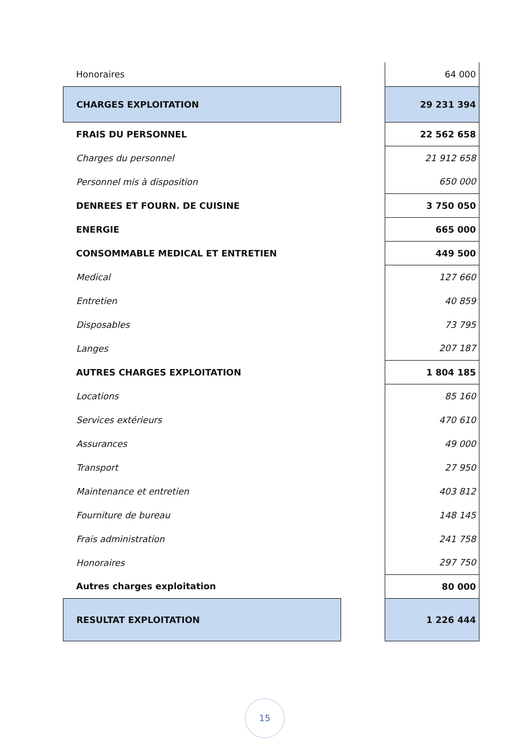| Honoraires | | 64 000 |
| CHARGES EXPLOITATION | | 29 231 394 |
| FRAIS DU PERSONNEL | | 22 562 658 |
| Charges du personnel | | 21 912 658 |
| Personnel mis à disposition | | 650 000 |
| DENREES ET FOURN. DE CUISINE | | 3 750 050 |
| ENERGIE | | 665 000 |
| CONSOMMABLE MEDICAL ET ENTRETIEN | | 449 500 |
| Medical | | 127 660 |
| Entretien | | 40 859 |
| Disposables | | 73 795 |
| Langes | | 207 187 |
| AUTRES CHARGES EXPLOITATION | | 1 804 185 |
| Locations | | 85 160 |
| Services extérieurs | | 470 610 |
| Assurances | | 49 000 |
| Transport | | 27 950 |
| Maintenance et entretien | | 403 812 |
| Fourniture de bureau | | 148 145 |
| Frais administration | | 241 758 |
| Honoraires | | 297 750 |
| Autres charges exploitation | | 80 000 |
| RESULTAT EXPLOITATION | | 1 226 444 |
15